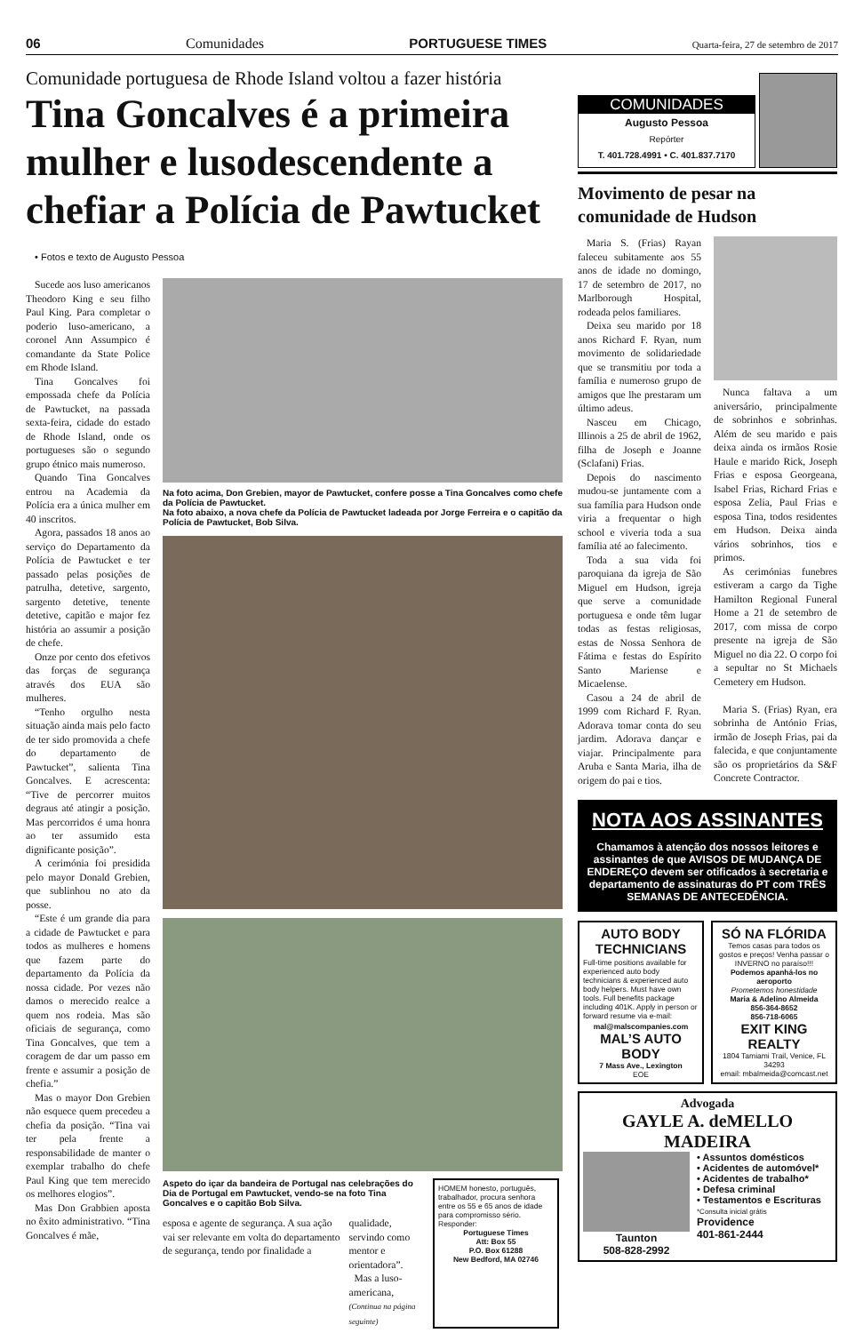06 Comunidades PORTUGUESE TIMES Quarta-feira, 27 de setembro de 2017
Comunidade portuguesa de Rhode Island voltou a fazer história
Tina Goncalves é a primeira mulher e lusodescendente a chefiar a Polícia de Pawtucket
• Fotos e texto de Augusto Pessoa
Sucede aos luso americanos Theodoro King e seu filho Paul King. Para completar o poderio luso-americano, a coronel Ann Assumpico é comandante da State Police em Rhode Island.
Tina Goncalves foi empossada chefe da Polícia de Pawtucket, na passada sexta-feira, cidade do estado de Rhode Island, onde os portugueses são o segundo grupo étnico mais numeroso.
Quando Tina Goncalves entrou na Academia da Polícia era a única mulher em 40 inscritos.
Agora, passados 18 anos ao serviço do Departamento da Polícia de Pawtucket e ter passado pelas posições de patrulha, detetive, sargento, sargento detetive, tenente detetive, capitão e major fez história ao assumir a posição de chefe.
Onze por cento dos efetivos das forças de segurança através dos EUA são mulheres.
“Tenho orgulho nesta situação ainda mais pelo facto de ter sido promovida a chefe do departamento de Pawtucket”, salienta Tina Goncalves. E acrescenta: “Tive de percorrer muitos degraus até atingir a posição. Mas percorridos é uma honra ao ter assumido esta dignificante posição”.
A cerimónia foi presidida pelo mayor Donald Grebien, que sublinhou no ato da posse.
“Este é um grande dia para a cidade de Pawtucket e para todos as mulheres e homens que fazem parte do departamento da Polícia da nossa cidade. Por vezes não damos o merecido realce a quem nos rodeia. Mas são oficiais de segurança, como Tina Goncalves, que tem a coragem de dar um passo em frente e assumir a posição de chefia.”
Mas o mayor Don Grebien não esquece quem precedeu a chefia da posição. “Tina vai ter pela frente a responsabilidade de manter o exemplar trabalho do chefe Paul King que tem merecido os melhores elogios”.
Mas Don Grabbien aposta no êxito administrativo. “Tina Goncalves é mãe,
Na foto acima, Don Grebien, mayor de Pawtucket, confere posse a Tina Goncalves como chefe da Polícia de Pawtucket.
Na foto abaixo, a nova chefe da Polícia de Pawtucket ladeada por Jorge Ferreira e o capitão da Polícia de Pawtucket, Bob Silva.
Aspeto do içar da bandeira de Portugal nas celebrações do Dia de Portugal em Pawtucket, vendo-se na foto Tina Goncalves e o capitão Bob Silva.
esposa e agente de segurança. A sua ação vai ser relevante em volta do departamento de segurança, tendo por finalidade a
qualidade, servindo como mentor e orientadora”.
Mas a luso-americana,
(Continua na página seguinte)
HOMEM honesto, português, trabalhador, procura senhora entre os 55 e 65 anos de idade para compromisso sério. Responder:
Portuguese Times
Att: Box 55
P.O. Box 61288
New Bedford, MA 02746
COMUNIDADES
Augusto Pessoa
Repórter
T. 401.728.4991 • C. 401.837.7170
Movimento de pesar na comunidade de Hudson
Maria S. (Frias) Rayan faleceu subitamente aos 55 anos de idade no domingo, 17 de setembro de 2017, no Marlborough Hospital, rodeada pelos familiares.
Deixa seu marido por 18 anos Richard F. Ryan, num movimento de solidariedade que se transmitiu por toda a família e numeroso grupo de amigos que lhe prestaram um último adeus.
Nasceu em Chicago, Illinois a 25 de abril de 1962, filha de Joseph e Joanne (Sclafani) Frias.
Depois do nascimento mudou-se juntamente com a sua família para Hudson onde viria a frequentar o high school e viveria toda a sua família até ao falecimento.
Toda a sua vida foi paroquiana da igreja de São Miguel em Hudson, igreja que serve a comunidade portuguesa e onde têm lugar todas as festas religiosas, estas de Nossa Senhora de Fátima e festas do Espírito Santo Mariense e Micaelense.
Casou a 24 de abril de 1999 com Richard F. Ryan. Adorava tomar conta do seu jardim. Adorava dançar e viajar. Principalmente para Aruba e Santa Maria, ilha de origem do pai e tios.
Nunca faltava a um aniversário, principalmente de sobrinhos e sobrinhas. Além de seu marido e pais deixa ainda os irmãos Rosie Haule e marido Rick, Joseph Frias e esposa Georgeana, Isabel Frias, Richard Frias e esposa Zelia, Paul Frias e esposa Tina, todos residentes em Hudson. Deixa ainda vários sobrinhos, tios e primos.
As cerimónias funebres estiveram a cargo da Tighe Hamilton Regional Funeral Home a 21 de setembro de 2017, com missa de corpo presente na igreja de São Miguel no dia 22. O corpo foi a sepultar no St Michaels Cemetery em Hudson.
Maria S. (Frias) Ryan, era sobrinha de António Frias, irmão de Joseph Frias, pai da falecida, e que conjuntamente são os proprietários da S&F Concrete Contractor.
NOTA AOS ASSINANTES
Chamamos à atenção dos nossos leitores e assinantes de que AVISOS DE MUDANÇA DE ENDEREÇO devem ser otificados à secretaria e departamento de assinaturas do PT com TRÊS SEMANAS DE ANTECEDÊNCIA.
AUTO BODY TECHNICIANS
Full-time positions available for experienced auto body technicians & experienced auto body helpers. Must have own tools. Full benefits package including 401K. Apply in person or forward resume via e-mail:
mal@malscompanies.com
MAL’S AUTO BODY
7 Mass Ave., Lexington
EOE
SÓ NA FLÓRIDA
Temos casas para todos os gostos e preços! Venha passar o INVERNO no paraíso!!!
Podemos apanhá-los no aeroporto
Prometemos honestidade
Maria & Adelino Almeida
856-364-8652
856-718-6065
EXIT KING REALTY
1804 Tamiami Trail, Venice, FL 34293
email: mbalmeida@comcast.net
Advogada
GAYLE A. deMELLO MADEIRA
Taunton
508-828-2992
• Assuntos domésticos
• Acidentes de automóvel*
• Acidentes de trabalho*
• Defesa criminal
• Testamentos e Escrituras
*Consulta inicial grátis
Providence
401-861-2444